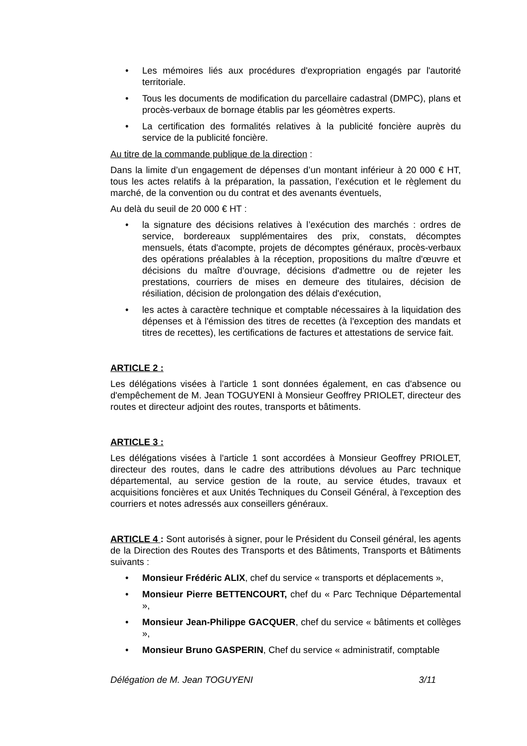• Les mémoires liés aux procédures d'expropriation engagés par l'autorité territoriale.
• Tous les documents de modification du parcellaire cadastral (DMPC), plans et procès-verbaux de bornage établis par les géomètres experts.
• La certification des formalités relatives à la publicité foncière auprès du service de la publicité foncière.
Au titre de la commande publique de la direction :
Dans la limite d’un engagement de dépenses d’un montant inférieur à 20 000 € HT, tous les actes relatifs à la préparation, la passation, l’exécution et le règlement du marché, de la convention ou du contrat et des avenants éventuels,
Au delà du seuil de 20 000 € HT :
• la signature des décisions relatives à l’exécution des marchés : ordres de service, bordereaux supplémentaires des prix, constats, décomptes mensuels, états d'acompte, projets de décomptes généraux, procès-verbaux des opérations préalables à la réception, propositions du maître d'œuvre et décisions du maître d’ouvrage, décisions d'admettre ou de rejeter les prestations, courriers de mises en demeure des titulaires, décision de résiliation, décision de prolongation des délais d'exécution,
• les actes à caractère technique et comptable nécessaires à la liquidation des dépenses et à l'émission des titres de recettes (à l'exception des mandats et titres de recettes), les certifications de factures et attestations de service fait.
ARTICLE 2 :
Les délégations visées à l'article 1 sont données également, en cas d'absence ou d'empêchement de M. Jean TOGUYENI à Monsieur Geoffrey PRIOLET, directeur des routes et directeur adjoint des routes, transports et bâtiments.
ARTICLE 3 :
Les délégations visées à l'article 1 sont accordées à Monsieur Geoffrey PRIOLET, directeur des routes, dans le cadre des attributions dévolues au Parc technique départemental, au service gestion de la route, au service études, travaux et acquisitions foncières et aux Unités Techniques du Conseil Général, à l'exception des courriers et notes adressés aux conseillers généraux.
ARTICLE 4 : Sont autorisés à signer, pour le Président du Conseil général, les agents de la Direction des Routes des Transports et des Bâtiments, Transports et Bâtiments suivants :
• Monsieur Frédéric ALIX, chef du service « transports et déplacements »,
• Monsieur Pierre BETTENCOURT, chef du « Parc Technique Départemental »,
• Monsieur Jean-Philippe GACQUER, chef du service « bâtiments et collèges »,
• Monsieur Bruno GASPERIN, Chef du service « administratif, comptable
Délégation de M. Jean TOGUYENI 3/11